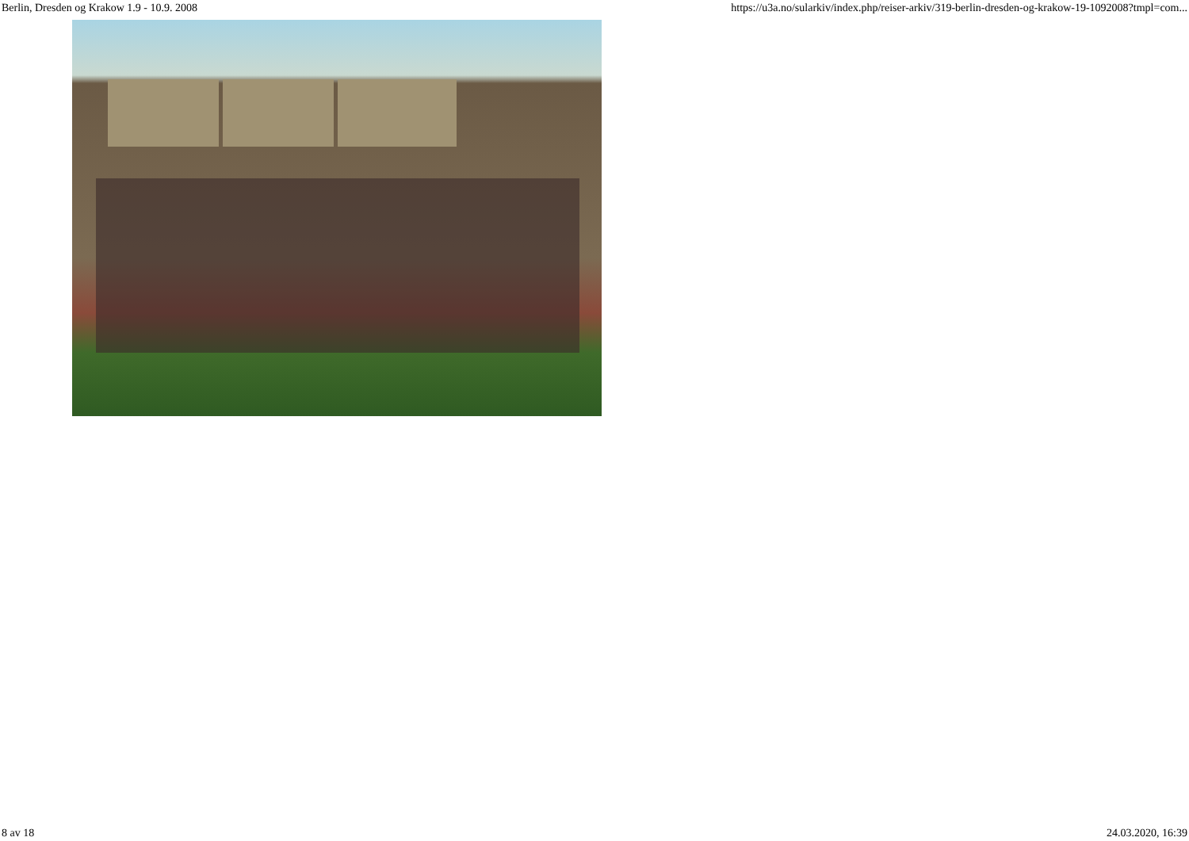Berlin, Dresden og Krakow 1.9 - 10.9. 2008 https://u3a.no/sularkiv/index.php/reiser-arkiv/319-berlin-dresden-og-krakow-19-1092008?tmpl=com...
8 av 18 24.03.2020, 16:39